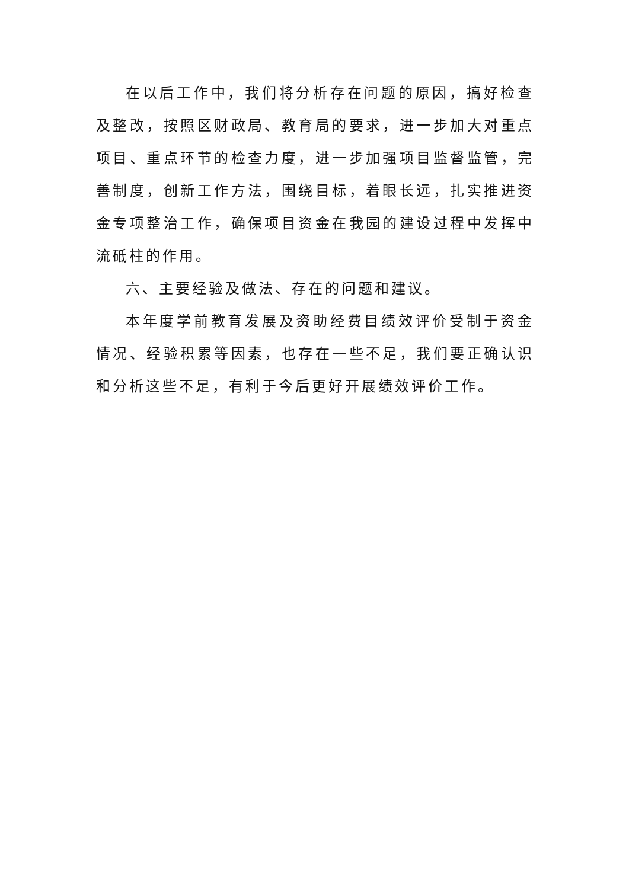在以后工作中，我们将分析存在问题的原因，搞好检查及整改，按照区财政局、教育局的要求，进一步加大对重点项目、重点环节的检查力度，进一步加强项目监督监管，完善制度，创新工作方法，围绕目标，着眼长远，扎实推进资金专项整治工作，确保项目资金在我园的建设过程中发挥中流砥柱的作用。
六、主要经验及做法、存在的问题和建议。
本年度学前教育发展及资助经费目绩效评价受制于资金情况、经验积累等因素，也存在一些不足，我们要正确认识和分析这些不足，有利于今后更好开展绩效评价工作。